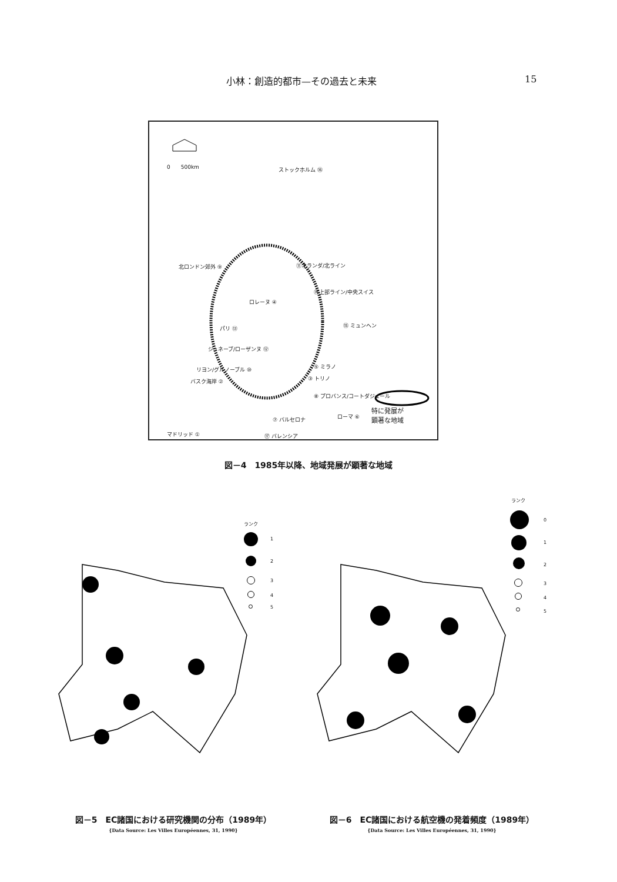小林：創造的都市—その過去と未来 15
0　　500km ストックホルム ⑯
北ロンドン郊外 ⑨ ⑪オランダ/北ライン
⑭上部ライン/中央スイス
ロレーヌ ④
パリ ⑬ ⑮ ミュンヘン
ジュネーブ/ローザンヌ ⑫
⑤ ミラノ リヨン/グルノーブル ⑩
バスク海岸 ② ③ トリノ
⑧ プロバンス/コートダジュール
⑦ バルセロナ ローマ ⑥
マドリッド ①
特に発展が
顕著な地域
⑰ バレンシア
図－4　1985年以降、地域発展が顕著な地域
ランク
1
2
3
4
5
ランク
0
1
2
3
4
5
図－5　EC諸国における研究機関の分布（1989年）
{Data Source: Les Villes Européennes, 31, 1990}
図－6　EC諸国における航空機の発着頻度（1989年）
{Data Source: Les Villes Européennes, 31, 1990}